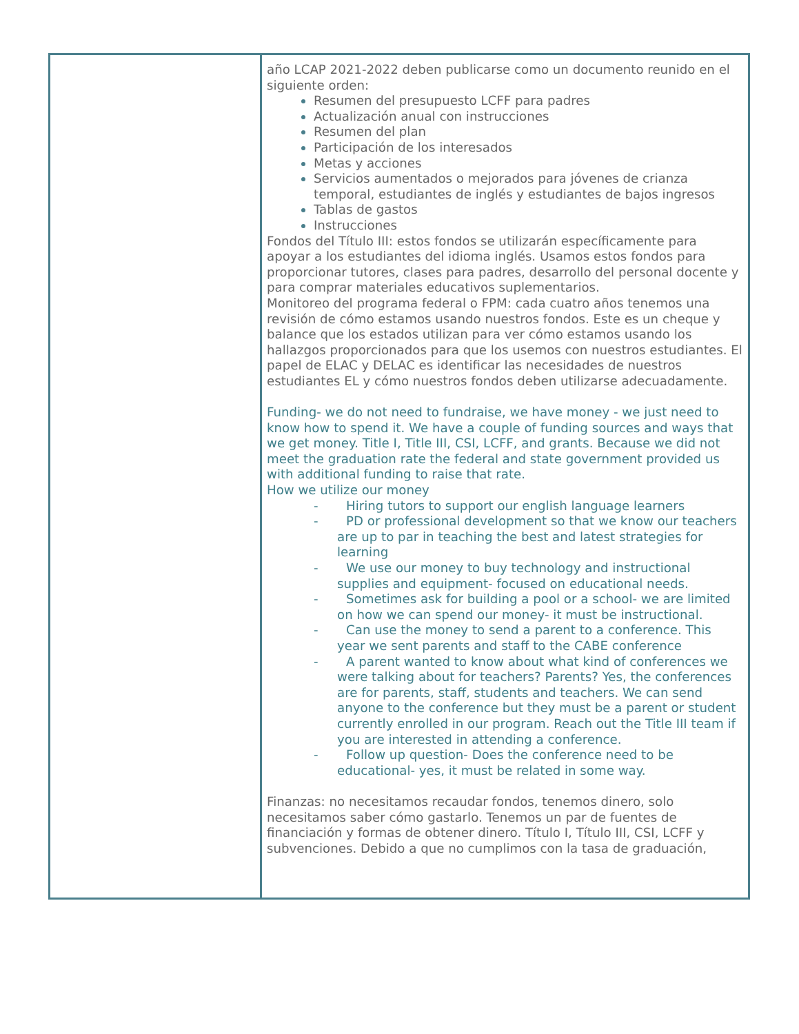| | año LCAP 2021-2022 deben publicarse como un documento reunido en el siguiente orden: Resumen del presupuesto LCFF para padres Actualización anual con instrucciones Resumen del plan Participación de los interesados Metas y acciones Servicios aumentados o mejorados para jóvenes de crianza temporal, estudiantes de inglés y estudiantes de bajos ingresos Tablas de gastos Instrucciones Fondos del Título III: estos fondos se utilizarán específicamente para apoyar a los estudiantes del idioma inglés. Usamos estos fondos para proporcionar tutores, clases para padres, desarrollo del personal docente y para comprar materiales educativos suplementarios. Monitoreo del programa federal o FPM: cada cuatro años tenemos una revisión de cómo estamos usando nuestros fondos. Este es un cheque y balance que los estados utilizan para ver cómo estamos usando los hallazgos proporcionados para que los usemos con nuestros estudiantes. El papel de ELAC y DELAC es identificar las necesidades de nuestros estudiantes EL y cómo nuestros fondos deben utilizarse adecuadamente. Funding- we do not need to fundraise, we have money - we just need to know how to spend it. We have a couple of funding sources and ways that we get money. Title I, Title III, CSI, LCFF, and grants. Because we did not meet the graduation rate the federal and state government provided us with additional funding to raise that rate. How we utilize our money - Hiring tutors to support our english language learners - PD or professional development so that we know our teachers are up to par in teaching the best and latest strategies for learning - We use our money to buy technology and instructional supplies and equipment- focused on educational needs. - Sometimes ask for building a pool or a school- we are limited on how we can spend our money- it must be instructional. - Can use the money to send a parent to a conference. This year we sent parents and staff to the CABE conference - A parent wanted to know about what kind of conferences we were talking about for teachers? Parents? Yes, the conferences are for parents, staff, students and teachers. We can send anyone to the conference but they must be a parent or student currently enrolled in our program. Reach out the Title III team if you are interested in attending a conference. - Follow up question- Does the conference need to be educational- yes, it must be related in some way. Finanzas: no necesitamos recaudar fondos, tenemos dinero, solo necesitamos saber cómo gastarlo. Tenemos un par de fuentes de financiación y formas de obtener dinero. Título I, Título III, CSI, LCFF y subvenciones. Debido a que no cumplimos con la tasa de graduación, |